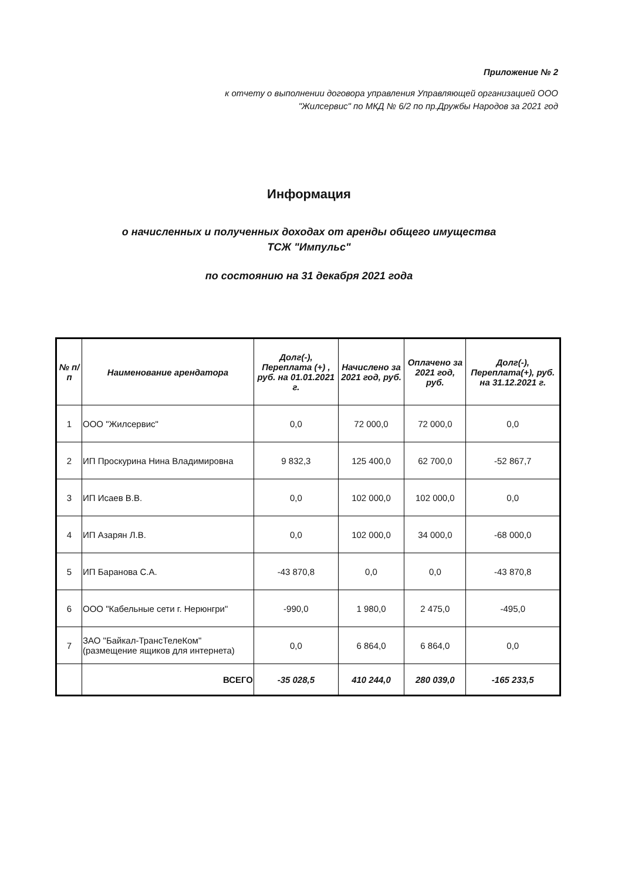Приложение № 2
к отчету о выполнении договора управления Управляющей организацией ООО
"Жилсервис" по МКД № 6/2 по пр.Дружбы Народов за 2021 год
Информация
о начисленных и полученных доходах от аренды общего имущества
ТСЖ "Импульс"
по состоянию на 31 декабря 2021 года
| № п/п | Наименование арендатора | Долг(-), Переплата (+) , руб. на 01.01.2021 г. | Начислено за 2021 год, руб. | Оплачено за 2021 год, руб. | Долг(-), Переплата(+), руб. на 31.12.2021 г. |
| --- | --- | --- | --- | --- | --- |
| 1 | ООО "Жилсервис" | 0,0 | 72 000,0 | 72 000,0 | 0,0 |
| 2 | ИП Проскурина Нина Владимировна | 9 832,3 | 125 400,0 | 62 700,0 | -52 867,7 |
| 3 | ИП Исаев В.В. | 0,0 | 102 000,0 | 102 000,0 | 0,0 |
| 4 | ИП Азарян Л.В. | 0,0 | 102 000,0 | 34 000,0 | -68 000,0 |
| 5 | ИП Баранова С.А. | -43 870,8 | 0,0 | 0,0 | -43 870,8 |
| 6 | ООО "Кабельные сети г. Нерюнгри" | -990,0 | 1 980,0 | 2 475,0 | -495,0 |
| 7 | ЗАО "Байкал-ТрансТелеКом" (размещение ящиков для интернета) | 0,0 | 6 864,0 | 6 864,0 | 0,0 |
| | ВСЕГО | -35 028,5 | 410 244,0 | 280 039,0 | -165 233,5 |